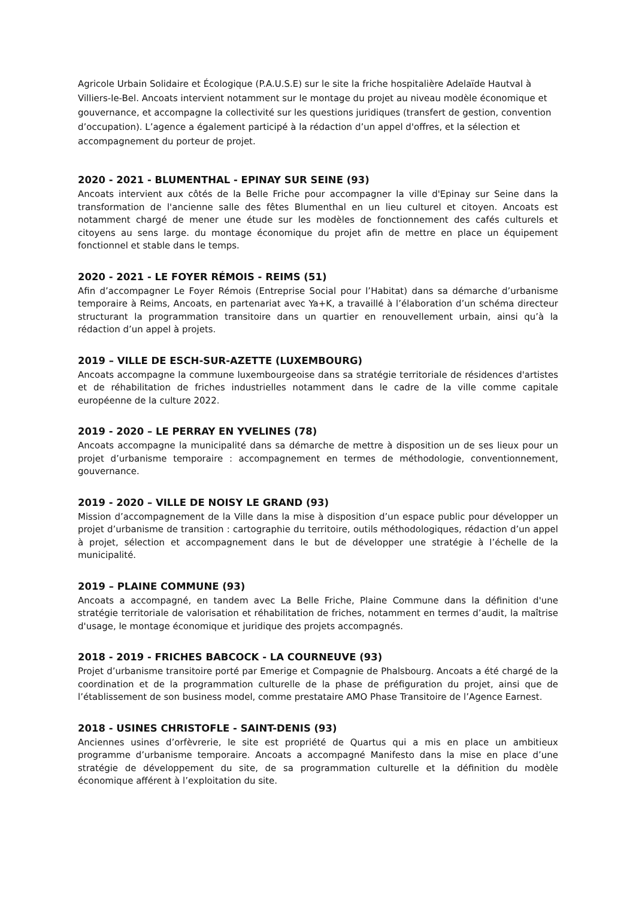Agricole Urbain Solidaire et Écologique (P.A.U.S.E) sur le site la friche hospitalière Adelaïde Hautval à Villiers-le-Bel. Ancoats intervient notamment sur le montage du projet au niveau modèle économique et gouvernance, et accompagne la collectivité sur les questions juridiques (transfert de gestion, convention d’occupation). L’agence a également participé à la rédaction d’un appel d'offres, et la sélection et accompagnement du porteur de projet.
2020 - 2021 - BLUMENTHAL - EPINAY SUR SEINE (93)
Ancoats intervient aux côtés de la Belle Friche pour accompagner la ville d'Epinay sur Seine dans la transformation de l'ancienne salle des fêtes Blumenthal en un lieu culturel et citoyen. Ancoats est notamment chargé de mener une étude sur les modèles de fonctionnement des cafés culturels et citoyens au sens large. du montage économique du projet afin de mettre en place un équipement fonctionnel et stable dans le temps.
2020 - 2021 - LE FOYER RÉMOIS - REIMS (51)
Afin d’accompagner Le Foyer Rémois (Entreprise Social pour l’Habitat) dans sa démarche d’urbanisme temporaire à Reims, Ancoats, en partenariat avec Ya+K, a travaillé à l’élaboration d’un schéma directeur structurant la programmation transitoire dans un quartier en renouvellement urbain, ainsi qu’à la rédaction d’un appel à projets.
2019 – VILLE DE ESCH-SUR-AZETTE (LUXEMBOURG)
Ancoats accompagne la commune luxembourgeoise dans sa stratégie territoriale de résidences d'artistes et de réhabilitation de friches industrielles notamment dans le cadre de la ville comme capitale européenne de la culture 2022.
2019 - 2020 – LE PERRAY EN YVELINES (78)
Ancoats accompagne la municipalité dans sa démarche de mettre à disposition un de ses lieux pour un projet d’urbanisme temporaire : accompagnement en termes de méthodologie, conventionnement, gouvernance.
2019 - 2020 – VILLE DE NOISY LE GRAND (93)
Mission d’accompagnement de la Ville dans la mise à disposition d’un espace public pour développer un projet d’urbanisme de transition : cartographie du territoire, outils méthodologiques, rédaction d’un appel à projet, sélection et accompagnement dans le but de développer une stratégie à l’échelle de la municipalité.
2019 – PLAINE COMMUNE (93)
Ancoats a accompagné, en tandem avec La Belle Friche, Plaine Commune dans la définition d'une stratégie territoriale de valorisation et réhabilitation de friches, notamment en termes d’audit, la maîtrise d'usage, le montage économique et juridique des projets accompagnés.
2018 - 2019 - FRICHES BABCOCK - LA COURNEUVE (93)
Projet d’urbanisme transitoire porté par Emerige et Compagnie de Phalsbourg. Ancoats a été chargé de la coordination et de la programmation culturelle de la phase de préfiguration du projet, ainsi que de l’établissement de son business model, comme prestataire AMO Phase Transitoire de l’Agence Earnest.
2018 - USINES CHRISTOFLE - SAINT-DENIS (93)
Anciennes usines d’orfèvrerie, le site est propriété de Quartus qui a mis en place un ambitieux programme d’urbanisme temporaire. Ancoats a accompagné Manifesto dans la mise en place d’une stratégie de développement du site, de sa programmation culturelle et la définition du modèle économique afférent à l’exploitation du site.